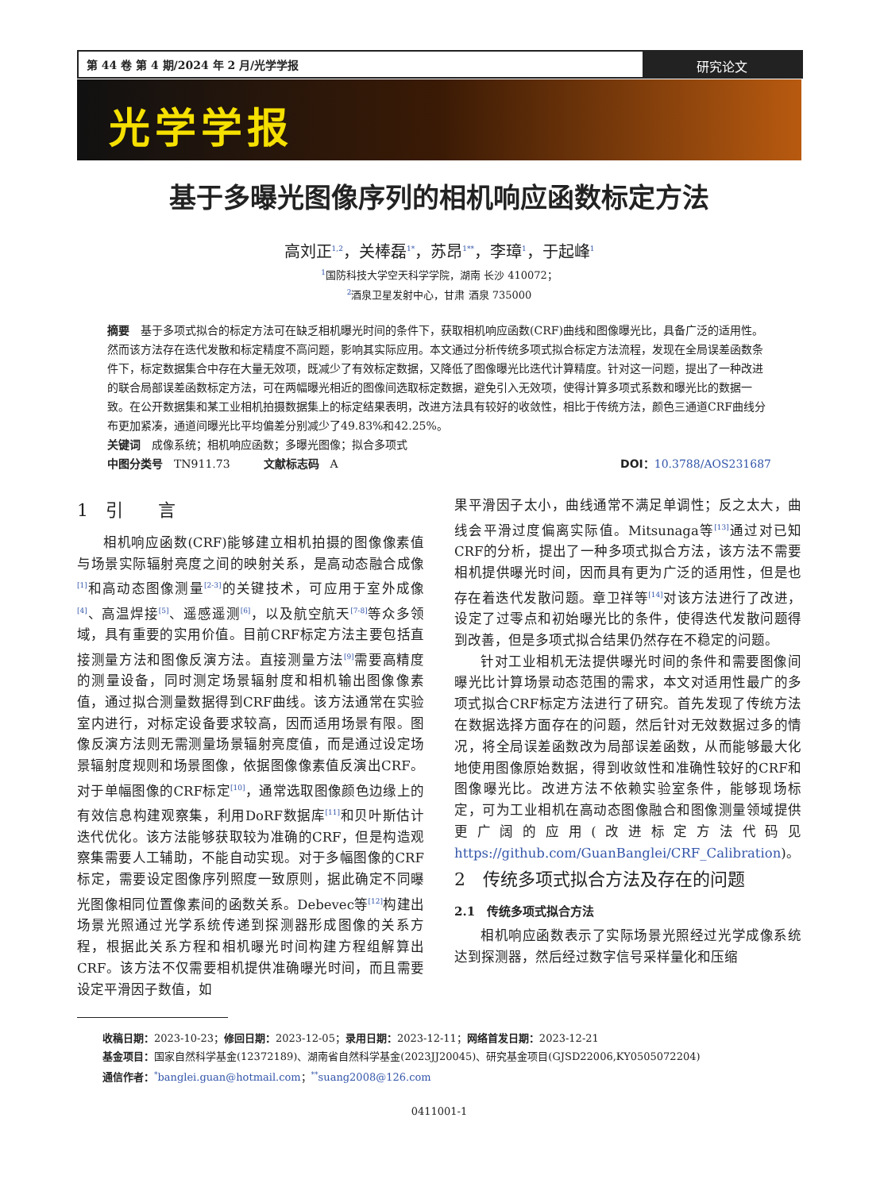第 44 卷 第 4 期/2024 年 2 月/光学学报
研究论文
光学学报
基于多曝光图像序列的相机响应函数标定方法
高刘正<sup>1,2</sup>，关棒磊<sup>1*</sup>，苏昂<sup>1**</sup>，李璋<sup>1</sup>，于起峰<sup>1</sup>
<sup>1</sup> 国防科技大学空天科学学院，湖南 长沙 410072；
<sup>2</sup> 酒泉卫星发射中心，甘肃 酒泉 735000
摘要　基于多项式拟合的标定方法可在缺乏相机曝光时间的条件下，获取相机响应函数(CRF)曲线和图像曝光比，具备广泛的适用性。然而该方法存在迭代发散和标定精度不高问题，影响其实际应用。本文通过分析传统多项式拟合标定方法流程，发现在全局误差函数条件下，标定数据集合中存在大量无效项，既减少了有效标定数据，又降低了图像曝光比迭代计算精度。针对这一问题，提出了一种改进的联合局部误差函数标定方法，可在两幅曝光相近的图像间选取标定数据，避免引入无效项，使得计算多项式系数和曝光比的数据一致。在公开数据集和某工业相机拍摄数据集上的标定结果表明，改进方法具有较好的收敛性，相比于传统方法，颜色三通道CRF曲线分布更加紧凑，通道间曝光比平均偏差分别减少了49.83%和42.25%。
关键词　成像系统；相机响应函数；多曝光图像；拟合多项式
中图分类号　TN911.73　　　文献标志码　A DOI：10.3788/AOS231687
1　引　　言
相机响应函数(CRF)能够建立相机拍摄的图像像素值与场景实际辐射亮度之间的映射关系，是高动态融合成像<sup>[1]</sup>和高动态图像测量<sup>[2-3]</sup>的关键技术，可应用于室外成像<sup>[4]</sup>、高温焊接<sup>[5]</sup>、遥感遥测<sup>[6]</sup>，以及航空航天<sup>[7-8]</sup>等众多领域，具有重要的实用价值。目前CRF标定方法主要包括直接测量方法和图像反演方法。直接测量方法<sup>[9]</sup>需要高精度的测量设备，同时测定场景辐射度和相机输出图像像素值，通过拟合测量数据得到CRF曲线。该方法通常在实验室内进行，对标定设备要求较高，因而适用场景有限。图像反演方法则无需测量场景辐射亮度值，而是通过设定场景辐射度规则和场景图像，依据图像像素值反演出CRF。对于单幅图像的CRF标定<sup>[10]</sup>，通常选取图像颜色边缘上的有效信息构建观察集，利用DoRF数据库<sup>[11]</sup>和贝叶斯估计迭代优化。该方法能够获取较为准确的CRF，但是构造观察集需要人工辅助，不能自动实现。对于多幅图像的CRF标定，需要设定图像序列照度一致原则，据此确定不同曝光图像相同位置像素间的函数关系。Debevec等<sup>[12]</sup>构建出场景光照通过光学系统传递到探测器形成图像的关系方程，根据此关系方程和相机曝光时间构建方程组解算出CRF。该方法不仅需要相机提供准确曝光时间，而且需要设定平滑因子数值，如
果平滑因子太小，曲线通常不满足单调性；反之太大，曲线会平滑过度偏离实际值。Mitsunaga等<sup>[13]</sup>通过对已知CRF的分析，提出了一种多项式拟合方法，该方法不需要相机提供曝光时间，因而具有更为广泛的适用性，但是也存在着迭代发散问题。章卫祥等<sup>[14]</sup>对该方法进行了改进，设定了过零点和初始曝光比的条件，使得迭代发散问题得到改善，但是多项式拟合结果仍然存在不稳定的问题。
针对工业相机无法提供曝光时间的条件和需要图像间曝光比计算场景动态范围的需求，本文对适用性最广的多项式拟合CRF标定方法进行了研究。首先发现了传统方法在数据选择方面存在的问题，然后针对无效数据过多的情况，将全局误差函数改为局部误差函数，从而能够最大化地使用图像原始数据，得到收敛性和准确性较好的CRF和图像曝光比。改进方法不依赖实验室条件，能够现场标定，可为工业相机在高动态图像融合和图像测量领域提供更广阔的应用(改进标定方法代码见https://github.com/GuanBanglei/CRF_Calibration)。
2　传统多项式拟合方法及存在的问题
2.1　传统多项式拟合方法
相机响应函数表示了实际场景光照经过光学成像系统达到探测器，然后经过数字信号采样量化和压缩
收稿日期：2023-10-23；修回日期：2023-12-05；录用日期：2023-12-11；网络首发日期：2023-12-21
基金项目：国家自然科学基金(12372189)、湖南省自然科学基金(2023JJ20045)、研究基金项目(GJSD22006,KY0505072204)
通信作者：<sup>*</sup>banglei.guan@hotmail.com；<sup>**</sup>suang2008@126.com
0411001-1